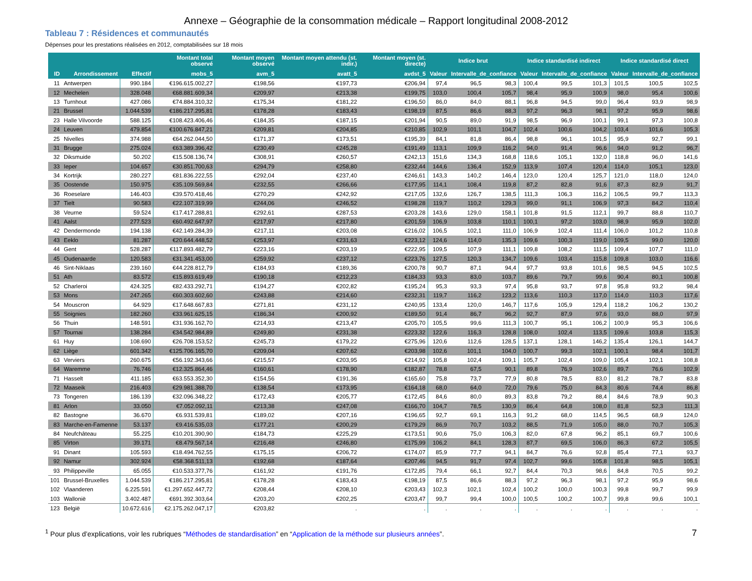Annexe – Géographie de la consommation médicale – Rapport longitudinal 2008-2012
Tableau 7 : Résidences et communautés
Dépenses pour les prestations réalisées en 2012, comptabilisées sur 18 mois
| | | | Montant total observé | Montant moyen observé | Montant moyen attendu (st. indir.) | Montant moyen (st. directe) | Indice brut | | | Indice standardisé indirect | | | Indice standardisé direct | | |
| --- | --- | --- | --- | --- | --- | --- | --- | --- | --- | --- | --- | --- | --- | --- | --- |
| ID | Arrondissement | Effectif | mobs_5 | avm_5 | avatt_5 | avdst_5 | Valeur | Intervalle_de_confiance | | Valeur | Intervalle_de_confiance | | Valeur | Intervalle_de_confiance | |
| 11 | Antwerpen | 990.184 | €196.615.002,27 | €198,56 | €197,73 | €206,94 | 97,4 | 96,5 | 98,3 | 100,4 | 99,5 | 101,3 | 101,5 | 100,5 | 102,5 |
| 12 | Mechelen | 328.048 | €68.881.609,34 | €209,97 | €213,38 | €199,75 | 103,0 | 100,4 | 105,7 | 98,4 | 95,9 | 100,9 | 98,0 | 95,4 | 100,6 |
| 13 | Turnhout | 427.086 | €74.884.310,32 | €175,34 | €181,22 | €196,50 | 86,0 | 84,0 | 88,1 | 96,8 | 94,5 | 99,0 | 96,4 | 93,9 | 98,9 |
| 21 | Brussel | 1.044.539 | €186.217.295,81 | €178,28 | €183,43 | €198,19 | 87,5 | 86,6 | 88,3 | 97,2 | 96,3 | 98,1 | 97,2 | 95,9 | 98,6 |
| 23 | Halle Vilvoorde | 588.125 | €108.423.406,46 | €184,35 | €187,15 | €201,94 | 90,5 | 89,0 | 91,9 | 98,5 | 96,9 | 100,1 | 99,1 | 97,3 | 100,8 |
| 24 | Leuven | 479.854 | €100.676.847,21 | €209,81 | €204,85 | €210,85 | 102,9 | 101,1 | 104,7 | 102,4 | 100,6 | 104,2 | 103,4 | 101,6 | 105,3 |
| 25 | Nivelles | 374.988 | €64.262.044,50 | €171,37 | €173,51 | €195,39 | 84,1 | 81,8 | 86,4 | 98,8 | 96,1 | 101,5 | 95,9 | 92,7 | 99,1 |
| 31 | Brugge | 275.024 | €63.389.396,42 | €230,49 | €245,28 | €191,49 | 113,1 | 109,9 | 116,2 | 94,0 | 91,4 | 96,6 | 94,0 | 91,2 | 96,7 |
| 32 | Diksmuide | 50.202 | €15.508.136,74 | €308,91 | €260,57 | €242,13 | 151,6 | 134,3 | 168,8 | 118,6 | 105,1 | 132,0 | 118,8 | 96,0 | 141,6 |
| 33 | Ieper | 104.657 | €30.851.700,63 | €294,79 | €258,80 | €232,44 | 144,6 | 136,4 | 152,9 | 113,9 | 107,4 | 120,4 | 114,0 | 105,1 | 123,0 |
| 34 | Kortrijk | 280.227 | €81.836.222,55 | €292,04 | €237,40 | €246,61 | 143,3 | 140,2 | 146,4 | 123,0 | 120,4 | 125,7 | 121,0 | 118,0 | 124,0 |
| 35 | Oostende | 150.975 | €35.109.569,84 | €232,55 | €266,66 | €177,95 | 114,1 | 108,4 | 119,8 | 87,2 | 82,8 | 91,6 | 87,3 | 82,9 | 91,7 |
| 36 | Roeselare | 146.403 | €39.570.418,46 | €270,29 | €242,92 | €217,05 | 132,6 | 126,7 | 138,5 | 111,3 | 106,3 | 116,2 | 106,5 | 99,7 | 113,3 |
| 37 | Tielt | 90.583 | €22.107.319,99 | €244,06 | €246,52 | €198,28 | 119,7 | 110,2 | 129,3 | 99,0 | 91,1 | 106,9 | 97,3 | 84,2 | 110,4 |
| 38 | Veurne | 59.524 | €17.417.288,81 | €292,61 | €287,53 | €203,28 | 143,6 | 129,0 | 158,1 | 101,8 | 91,5 | 112,1 | 99,7 | 88,8 | 110,7 |
| 41 | Aalst | 277.523 | €60.492.647,97 | €217,97 | €217,80 | €201,59 | 106,9 | 103,8 | 110,1 | 100,1 | 97,2 | 103,0 | 98,9 | 95,9 | 102,0 |
| 42 | Dendermonde | 194.138 | €42.149.284,39 | €217,11 | €203,08 | €216,02 | 106,5 | 102,1 | 111,0 | 106,9 | 102,4 | 111,4 | 106,0 | 101,2 | 110,8 |
| 43 | Eeklo | 81.287 | €20.644.448,52 | €253,97 | €231,63 | €223,12 | 124,6 | 114,0 | 135,3 | 109,6 | 100,3 | 119,0 | 109,5 | 99,0 | 120,0 |
| 44 | Gent | 528.287 | €117.893.482,79 | €223,16 | €203,19 | €222,95 | 109,5 | 107,9 | 111,1 | 109,8 | 108,2 | 111,5 | 109,4 | 107,7 | 111,0 |
| 45 | Oudenaarde | 120.583 | €31.341.453,00 | €259,92 | €237,12 | €223,76 | 127,5 | 120,3 | 134,7 | 109,6 | 103,4 | 115,8 | 109,8 | 103,0 | 116,6 |
| 46 | Sint-Niklaas | 239.160 | €44.228.812,79 | €184,93 | €189,36 | €200,78 | 90,7 | 87,1 | 94,4 | 97,7 | 93,8 | 101,6 | 98,5 | 94,5 | 102,5 |
| 51 | Ath | 83.572 | €15.893.619,49 | €190,18 | €212,23 | €184,33 | 93,3 | 83,0 | 103,7 | 89,6 | 79,7 | 99,6 | 90,4 | 80,1 | 100,8 |
| 52 | Charleroi | 424.325 | €82.433.292,71 | €194,27 | €202,82 | €195,24 | 95,3 | 93,3 | 97,4 | 95,8 | 93,7 | 97,8 | 95,8 | 93,2 | 98,4 |
| 53 | Mons | 247.265 | €60.303.602,60 | €243,88 | €214,60 | €232,31 | 119,7 | 116,2 | 123,2 | 113,6 | 110,3 | 117,0 | 114,0 | 110,3 | 117,6 |
| 54 | Mouscron | 64.929 | €17.648.667,83 | €271,81 | €231,12 | €240,95 | 133,4 | 120,0 | 146,7 | 117,6 | 105,9 | 129,4 | 118,2 | 106,2 | 130,2 |
| 55 | Soignies | 182.260 | €33.961.625,15 | €186,34 | €200,92 | €189,50 | 91,4 | 86,7 | 96,2 | 92,7 | 87,9 | 97,6 | 93,0 | 88,0 | 97,9 |
| 56 | Thuin | 148.591 | €31.936.162,70 | €214,93 | €213,47 | €205,70 | 105,5 | 99,6 | 111,3 | 100,7 | 95,1 | 106,2 | 100,9 | 95,3 | 106,6 |
| 57 | Tournai | 138.284 | €34.542.984,89 | €249,80 | €231,38 | €223,32 | 122,6 | 116,3 | 128,8 | 108,0 | 102,4 | 113,5 | 109,6 | 103,8 | 115,3 |
| 61 | Huy | 108.690 | €26.708.153,52 | €245,73 | €179,22 | €275,96 | 120,6 | 112,6 | 128,5 | 137,1 | 128,1 | 146,2 | 135,4 | 126,1 | 144,7 |
| 62 | Liège | 601.342 | €125.706.165,70 | €209,04 | €207,62 | €203,98 | 102,6 | 101,1 | 104,0 | 100,7 | 99,3 | 102,1 | 100,1 | 98,4 | 101,7 |
| 63 | Verviers | 260.675 | €56.192.343,66 | €215,57 | €203,95 | €214,92 | 105,8 | 102,4 | 109,1 | 105,7 | 102,4 | 109,0 | 105,4 | 102,1 | 108,8 |
| 64 | Waremme | 76.746 | €12.325.864,46 | €160,61 | €178,90 | €182,87 | 78,8 | 67,5 | 90,1 | 89,8 | 76,9 | 102,6 | 89,7 | 76,6 | 102,9 |
| 71 | Hasselt | 411.185 | €63.553.352,30 | €154,56 | €191,36 | €165,60 | 75,8 | 73,7 | 77,9 | 80,8 | 78,5 | 83,0 | 81,2 | 78,7 | 83,8 |
| 72 | Maaseik | 216.403 | €29.981.388,70 | €138,54 | €173,95 | €164,18 | 68,0 | 64,0 | 72,0 | 79,6 | 75,0 | 84,3 | 80,6 | 74,4 | 86,8 |
| 73 | Tongeren | 186.139 | €32.096.348,22 | €172,43 | €205,77 | €172,45 | 84,6 | 80,0 | 89,3 | 83,8 | 79,2 | 88,4 | 84,6 | 78,9 | 90,3 |
| 81 | Arlon | 33.050 | €7.052.092,11 | €213,38 | €247,08 | €166,70 | 104,7 | 78,5 | 130,9 | 86,4 | 64,8 | 108,0 | 81,8 | 52,3 | 111,3 |
| 82 | Bastogne | 36.670 | €6.931.539,81 | €189,02 | €207,16 | €196,65 | 92,7 | 69,1 | 116,3 | 91,2 | 68,0 | 114,5 | 96,5 | 68,9 | 124,0 |
| 83 | Marche-en-Famenne | 53.137 | €9.416.535,03 | €177,21 | €200,29 | €179,29 | 86,9 | 70,7 | 103,2 | 88,5 | 71,9 | 105,0 | 88,0 | 70,7 | 105,3 |
| 84 | Neufchâteau | 55.225 | €10.201.390,90 | €184,73 | €225,29 | €173,51 | 90,6 | 75,0 | 106,3 | 82,0 | 67,8 | 96,2 | 85,1 | 69,7 | 100,6 |
| 85 | Virton | 39.171 | €8.479.567,14 | €216,48 | €246,80 | €175,99 | 106,2 | 84,1 | 128,3 | 87,7 | 69,5 | 106,0 | 86,3 | 67,2 | 105,5 |
| 91 | Dinant | 105.593 | €18.494.762,55 | €175,15 | €206,72 | €174,07 | 85,9 | 77,7 | 94,1 | 84,7 | 76,6 | 92,8 | 85,4 | 77,1 | 93,7 |
| 92 | Namur | 302.924 | €58.368.511,13 | €192,68 | €187,64 | €207,46 | 94,5 | 91,7 | 97,4 | 102,7 | 99,6 | 105,8 | 101,8 | 98,5 | 105,1 |
| 93 | Philippeville | 65.055 | €10.533.377,76 | €161,92 | €191,76 | €172,85 | 79,4 | 66,1 | 92,7 | 84,4 | 70,3 | 98,6 | 84,8 | 70,5 | 99,2 |
| 101 | Brussel-Bruxelles | 1.044.539 | €186.217.295,81 | €178,28 | €183,43 | €198,19 | 87,5 | 86,6 | 88,3 | 97,2 | 96,3 | 98,1 | 97,2 | 95,9 | 98,6 |
| 102 | Vlaanderen | 6.225.591 | €1.297.652.447,72 | €208,44 | €208,10 | €203,43 | 102,3 | 102,1 | 102,4 | 100,2 | 100,0 | 100,3 | 99,8 | 99,7 | 99,9 |
| 103 | Wallonië | 3.402.487 | €691.392.303,64 | €203,20 | €202,25 | €203,47 | 99,7 | 99,4 | 100,0 | 100,5 | 100,2 | 100,7 | 99,8 | 99,6 | 100,1 |
| 123 | België | 10.672.616 | €2.175.262.047,17 | €203,82 | . | . | . | . | . | . | . | . | . | . | . |
<sup>1</sup> Pour plus d’explications, voir les rubriques “Méthodes de standardisation” en “Application de la méthode sur plusieurs années”.
7